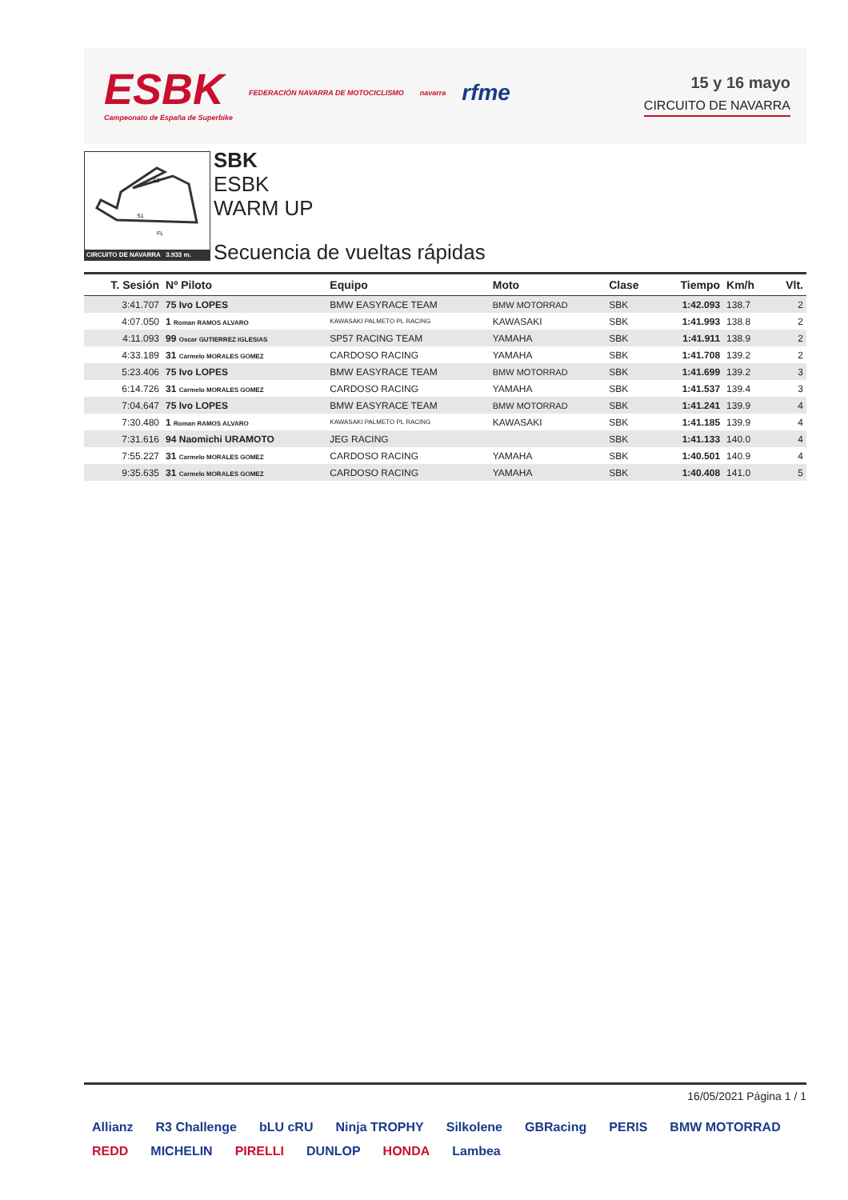ESBK
Campeonato de España de Superbike
FEDERACIÓN NAVARRA DE MOTOCICLISMO
navarra
rfme
15 y 16 mayo
CIRCUITO DE NAVARRA
S2
S1
FL
CIRCUITO DE NAVARRA 3.933 m.
SBK
ESBK
WARM UP
Secuencia de vueltas rápidas
| T. Sesión | Nº Piloto | Equipo | Moto | Clase | Tiempo | Km/h | Vlt. |
| --- | --- | --- | --- | --- | --- | --- | --- |
| 3:41.707 | 75 Ivo LOPES | BMW EASYRACE TEAM | BMW MOTORRAD | SBK | 1:42.093 | 138.7 | 2 |
| 4:07.050 | 1 Roman RAMOS ALVARO | KAWASAKI PALMETO PL RACING | KAWASAKI | SBK | 1:41.993 | 138.8 | 2 |
| 4:11.093 | 99 Oscar GUTIERREZ IGLESIAS | SP57 RACING TEAM | YAMAHA | SBK | 1:41.911 | 138.9 | 2 |
| 4:33.189 | 31 Carmelo MORALES GOMEZ | CARDOSO RACING | YAMAHA | SBK | 1:41.708 | 139.2 | 2 |
| 5:23.406 | 75 Ivo LOPES | BMW EASYRACE TEAM | BMW MOTORRAD | SBK | 1:41.699 | 139.2 | 3 |
| 6:14.726 | 31 Carmelo MORALES GOMEZ | CARDOSO RACING | YAMAHA | SBK | 1:41.537 | 139.4 | 3 |
| 7:04.647 | 75 Ivo LOPES | BMW EASYRACE TEAM | BMW MOTORRAD | SBK | 1:41.241 | 139.9 | 4 |
| 7:30.480 | 1 Roman RAMOS ALVARO | KAWASAKI PALMETO PL RACING | KAWASAKI | SBK | 1:41.185 | 139.9 | 4 |
| 7:31.616 | 94 Naomichi URAMOTO | JEG RACING | | SBK | 1:41.133 | 140.0 | 4 |
| 7:55.227 | 31 Carmelo MORALES GOMEZ | CARDOSO RACING | YAMAHA | SBK | 1:40.501 | 140.9 | 4 |
| 9:35.635 | 31 Carmelo MORALES GOMEZ | CARDOSO RACING | YAMAHA | SBK | 1:40.408 | 141.0 | 5 |
16/05/2021 Página 1 / 1
Allianz R3 Challenge bLU cRU Ninja TROPHY Silkolene GBRacing PERIS BMW MOTORRAD REDD MICHELIN PIRELLI DUNLOP HONDA Lambea